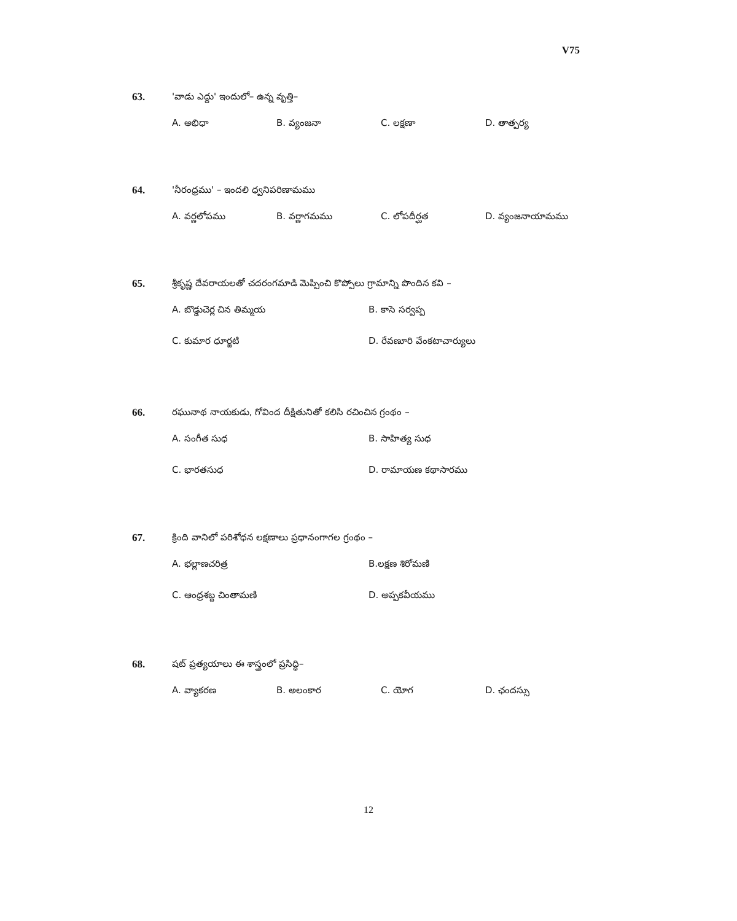V75
63. 'వాడు ఎద్దు' ఇందులో– ఉన్న వృత్తి–
A. అభిధా B. వ్యంజనా C. లక్షణా D. తాత్పర్య
64. 'నీరంధ్రము' – ఇందలి ధ్వనిపరిణామము
A. వర్ణలోపము B. వర్ణాగమము C. లోపదీర్ఘత D. వ్యంజనాయామము
65. శ్రీకృష్ణ దేవరాయలతో చదరంగమాడి మెప్పించి కొప్పోలు గ్రామాన్ని పొందిన కవి –
A. బొడ్డుచెర్ల చిన తిమ్మయ B. కాసె సర్వప్ప C. కుమార ధూర్జటి D. రేవణూరి వేంకటాచార్యులు
66. రఘునాథ నాయకుడు, గోవింద దీక్షితునితో కలిసి రచించిన గ్రంథం –
A. సంగీత సుధ B. సాహిత్య సుధ C. భారతసుధ D. రామాయణ కథాసారము
67. క్రింది వానిలో పరిశోధన లక్షణాలు ప్రధానంగాగల గ్రంథం –
A. భల్లాణచరిత్ర B.లక్షణ శిరోమణి C. ఆంధ్రశబ్ద చింతామణి D. అప్పకవీయము
68. షట్ ప్రత్యయాలు ఈ శాస్త్రంలో ప్రసిద్ధి–
A. వ్యాకరణ B. అలంకార C. యోగ D. ఛందస్సు
12